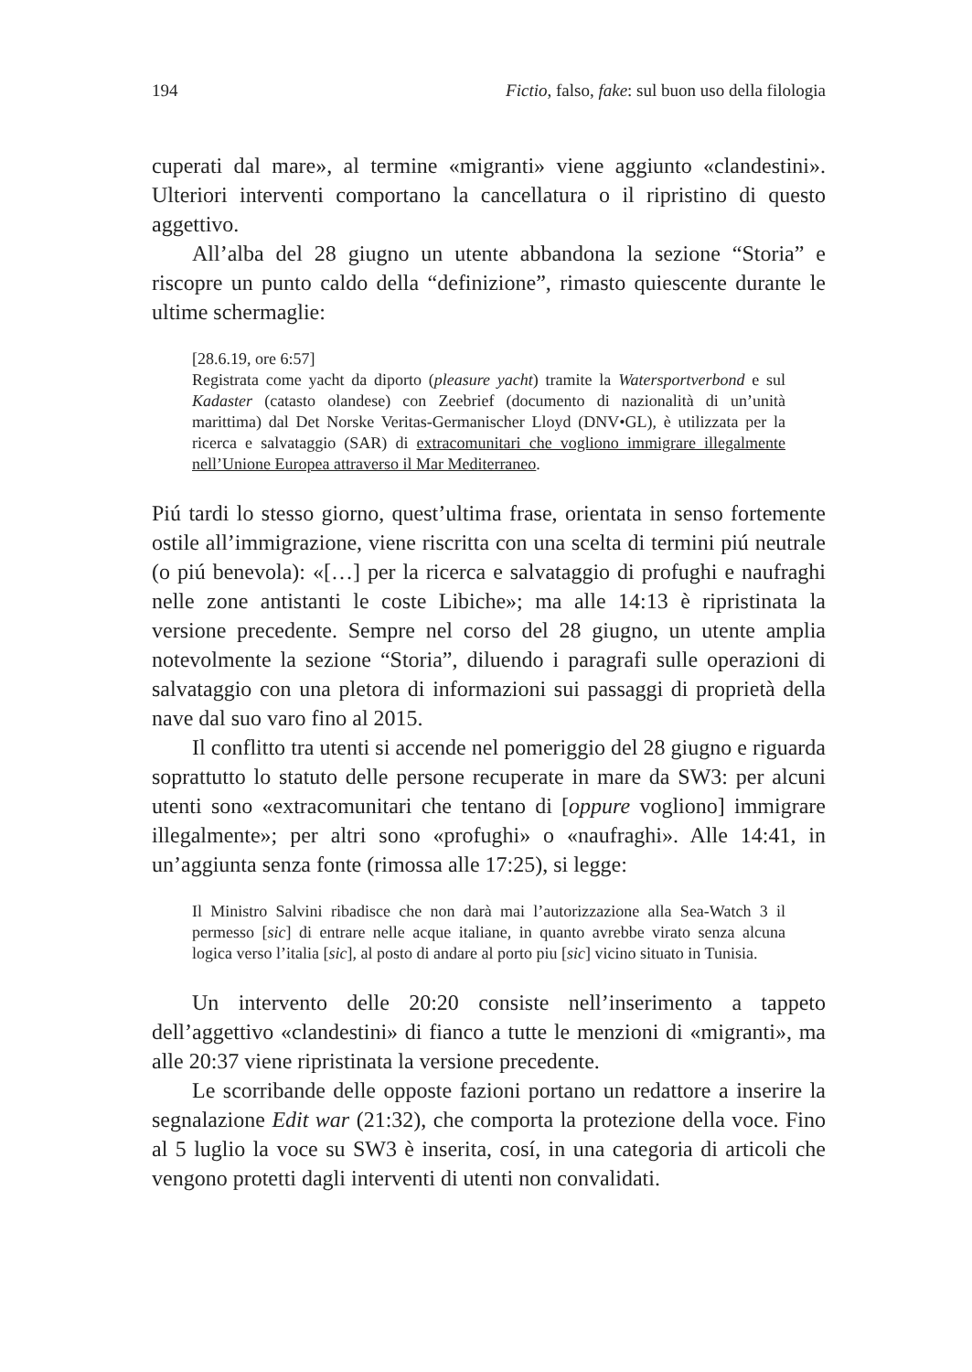194 Fictio, falso, fake: sul buon uso della filologia
cuperati dal mare», al termine «migranti» viene aggiunto «clandestini». Ulteriori interventi comportano la cancellatura o il ripristino di questo aggettivo.
All’alba del 28 giugno un utente abbandona la sezione “Storia” e riscopre un punto caldo della “definizione”, rimasto quiescente durante le ultime schermaglie:
[28.6.19, ore 6:57]
Registrata come yacht da diporto (pleasure yacht) tramite la Watersportverbond e sul Kadaster (catasto olandese) con Zeebrief (documento di nazionalità di un’unità marittima) dal Det Norske Veritas-Germanischer Lloyd (DNV•GL), è utilizzata per la ricerca e salvataggio (SAR) di extracomunitari che vogliono immigrare illegalmente nell’Unione Europea attraverso il Mar Mediterraneo.
Piú tardi lo stesso giorno, quest’ultima frase, orientata in senso fortemente ostile all’immigrazione, viene riscritta con una scelta di termini piú neutrale (o piú benevola): «[…] per la ricerca e salvataggio di profughi e naufraghi nelle zone antistanti le coste Libiche»; ma alle 14:13 è ripristinata la versione precedente. Sempre nel corso del 28 giugno, un utente amplia notevolmente la sezione “Storia”, diluendo i paragrafi sulle operazioni di salvataggio con una pletora di informazioni sui passaggi di proprietà della nave dal suo varo fino al 2015.
Il conflitto tra utenti si accende nel pomeriggio del 28 giugno e riguarda soprattutto lo statuto delle persone recuperate in mare da SW3: per alcuni utenti sono «extracomunitari che tentano di [oppure vogliono] immigrare illegalmente»; per altri sono «profughi» o «naufraghi». Alle 14:41, in un’aggiunta senza fonte (rimossa alle 17:25), si legge:
Il Ministro Salvini ribadisce che non darà mai l’autorizzazione alla Sea-Watch 3 il permesso [sic] di entrare nelle acque italiane, in quanto avrebbe virato senza alcuna logica verso l’italia [sic], al posto di andare al porto piu [sic] vicino situato in Tunisia.
Un intervento delle 20:20 consiste nell’inserimento a tappeto dell’aggettivo «clandestini» di fianco a tutte le menzioni di «migranti», ma alle 20:37 viene ripristinata la versione precedente.
Le scorribande delle opposte fazioni portano un redattore a inserire la segnalazione Edit war (21:32), che comporta la protezione della voce. Fino al 5 luglio la voce su SW3 è inserita, cosí, in una categoria di articoli che vengono protetti dagli interventi di utenti non convalidati.